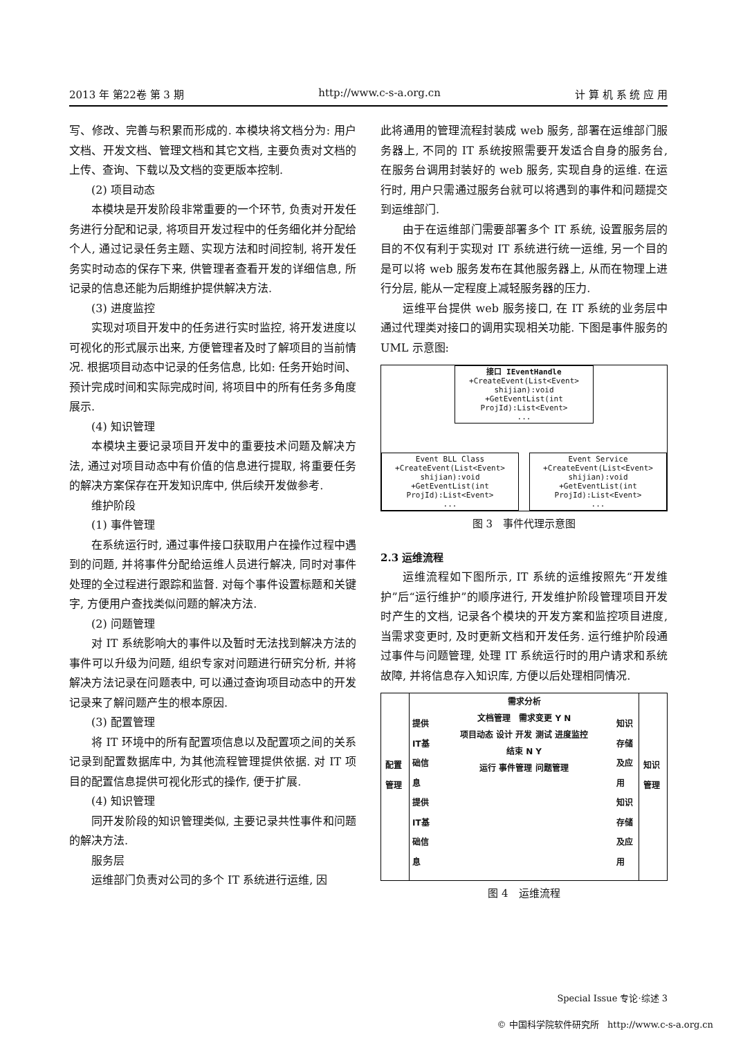2013 年 第22卷 第 3 期 http://www.c-s-a.org.cn 计 算 机 系 统 应 用
写、修改、完善与积累而形成的. 本模块将文档分为: 用户文档、开发文档、管理文档和其它文档, 主要负责对文档的上传、查询、下载以及文档的变更版本控制.
(2) 项目动态
本模块是开发阶段非常重要的一个环节, 负责对开发任务进行分配和记录, 将项目开发过程中的任务细化并分配给个人, 通过记录任务主题、实现方法和时间控制, 将开发任务实时动态的保存下来, 供管理者查看开发的详细信息, 所记录的信息还能为后期维护提供解决方法.
(3) 进度监控
实现对项目开发中的任务进行实时监控, 将开发进度以可视化的形式展示出来, 方便管理者及时了解项目的当前情况. 根据项目动态中记录的任务信息, 比如: 任务开始时间、预计完成时间和实际完成时间, 将项目中的所有任务多角度展示.
(4) 知识管理
本模块主要记录项目开发中的重要技术问题及解决方法, 通过对项目动态中有价值的信息进行提取, 将重要任务的解决方案保存在开发知识库中, 供后续开发做参考.
维护阶段
(1) 事件管理
在系统运行时, 通过事件接口获取用户在操作过程中遇到的问题, 并将事件分配给运维人员进行解决, 同时对事件处理的全过程进行跟踪和监督. 对每个事件设置标题和关键字, 方便用户查找类似问题的解决方法.
(2) 问题管理
对 IT 系统影响大的事件以及暂时无法找到解决方法的事件可以升级为问题, 组织专家对问题进行研究分析, 并将解决方法记录在问题表中, 可以通过查询项目动态中的开发记录来了解问题产生的根本原因.
(3) 配置管理
将 IT 环境中的所有配置项信息以及配置项之间的关系记录到配置数据库中, 为其他流程管理提供依据. 对 IT 项目的配置信息提供可视化形式的操作, 便于扩展.
(4) 知识管理
同开发阶段的知识管理类似, 主要记录共性事件和问题的解决方法.
服务层
运维部门负责对公司的多个 IT 系统进行运维, 因
此将通用的管理流程封装成 web 服务, 部署在运维部门服务器上, 不同的 IT 系统按照需要开发适合自身的服务台, 在服务台调用封装好的 web 服务, 实现自身的运维. 在运行时, 用户只需通过服务台就可以将遇到的事件和问题提交到运维部门.
由于在运维部门需要部署多个 IT 系统, 设置服务层的目的不仅有利于实现对 IT 系统进行统一运维, 另一个目的是可以将 web 服务发布在其他服务器上, 从而在物理上进行分层, 能从一定程度上减轻服务器的压力.
运维平台提供 web 服务接口, 在 IT 系统的业务层中通过代理类对接口的调用实现相关功能. 下图是事件服务的 UML 示意图:
接口 IEventHandle
+CreateEvent(List<Event> shijian):void
+GetEventList(int ProjId):List<Event>
...
Event BLL Class
+CreateEvent(List<Event> shijian):void
+GetEventList(int ProjId):List<Event>
...
Event Service
+CreateEvent(List<Event> shijian):void
+GetEventList(int ProjId):List<Event>
...
图 3　事件代理示意图
2.3 运维流程
运维流程如下图所示, IT 系统的运维按照先“开发维护”后“运行维护”的顺序进行, 开发维护阶段管理项目开发时产生的文档, 记录各个模块的开发方案和监控项目进度, 当需求变更时, 及时更新文档和开发任务. 运行维护阶段通过事件与问题管理, 处理 IT 系统运行时的用户请求和系统故障, 并将信息存入知识库, 方便以后处理相同情况.
配置管理
提供IT基础信息 提供IT基础信息
需求分析
文档管理 需求变更 Y N
项目动态 设计 开发 测试 进度监控
结束 N Y
运行 事件管理 问题管理
知识存储及应用 知识存储及应用
知识管理
图 4　运维流程
Special Issue 专论·综述 3
© 中国科学院软件研究所 http://www.c-s-a.org.cn